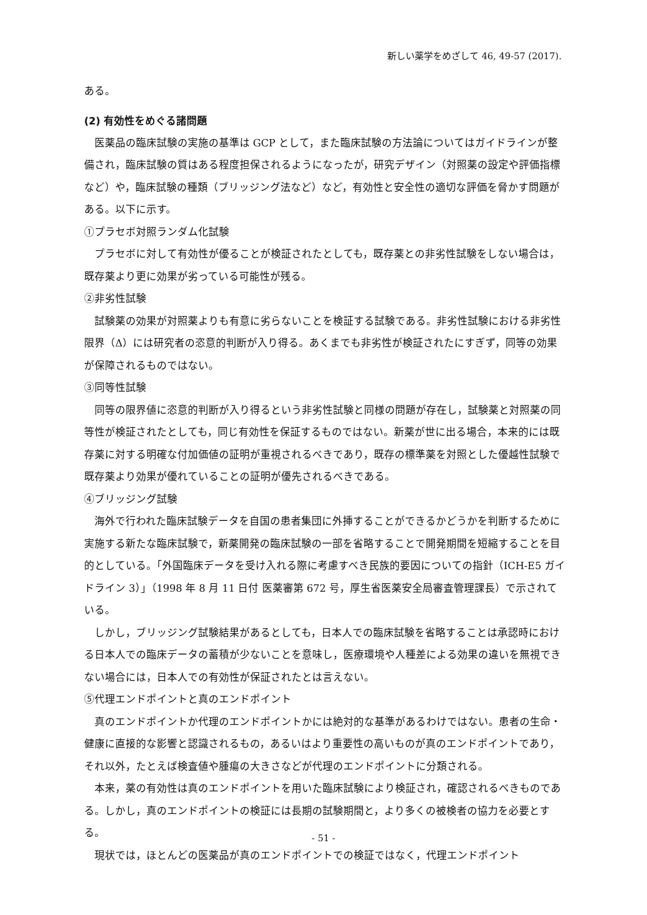新しい薬学をめざして 46, 49-57 (2017).
ある。
(2) 有効性をめぐる諸問題
医薬品の臨床試験の実施の基準は GCP として，また臨床試験の方法論についてはガイドラインが整備され，臨床試験の質はある程度担保されるようになったが，研究デザイン（対照薬の設定や評価指標など）や，臨床試験の種類（ブリッジング法など）など，有効性と安全性の適切な評価を脅かす問題がある。以下に示す。
①プラセボ対照ランダム化試験
プラセボに対して有効性が優ることが検証されたとしても，既存薬との非劣性試験をしない場合は，既存薬より更に効果が劣っている可能性が残る。
②非劣性試験
試験薬の効果が対照薬よりも有意に劣らないことを検証する試験である。非劣性試験における非劣性限界（Δ）には研究者の恣意的判断が入り得る。あくまでも非劣性が検証されたにすぎず，同等の効果が保障されるものではない。
③同等性試験
同等の限界値に恣意的判断が入り得るという非劣性試験と同様の問題が存在し，試験薬と対照薬の同等性が検証されたとしても，同じ有効性を保証するものではない。新薬が世に出る場合，本来的には既存薬に対する明確な付加価値の証明が重視されるべきであり，既存の標準薬を対照とした優越性試験で既存薬より効果が優れていることの証明が優先されるべきである。
④ブリッジング試験
海外で行われた臨床試験データを自国の患者集団に外挿することができるかどうかを判断するために実施する新たな臨床試験で，新薬開発の臨床試験の一部を省略することで開発期間を短縮することを目的としている。「外国臨床データを受け入れる際に考慮すべき民族的要因についての指針（ICH-E5 ガイドライン 3）」（1998 年 8 月 11 日付 医薬審第 672 号，厚生省医薬安全局審査管理課長）で示されている。
しかし，ブリッジング試験結果があるとしても，日本人での臨床試験を省略することは承認時における日本人での臨床データの蓄積が少ないことを意味し，医療環境や人種差による効果の違いを無視できない場合には，日本人での有効性が保証されたとは言えない。
⑤代理エンドポイントと真のエンドポイント
真のエンドポイントか代理のエンドポイントかには絶対的な基準があるわけではない。患者の生命・健康に直接的な影響と認識されるもの，あるいはより重要性の高いものが真のエンドポイントであり，それ以外，たとえば検査値や腫瘍の大きさなどが代理のエンドポイントに分類される。
本来，薬の有効性は真のエンドポイントを用いた臨床試験により検証され，確認されるべきものである。しかし，真のエンドポイントの検証には長期の試験期間と，より多くの被検者の協力を必要とする。
現状では，ほとんどの医薬品が真のエンドポイントでの検証ではなく，代理エンドポイント
- 51 -